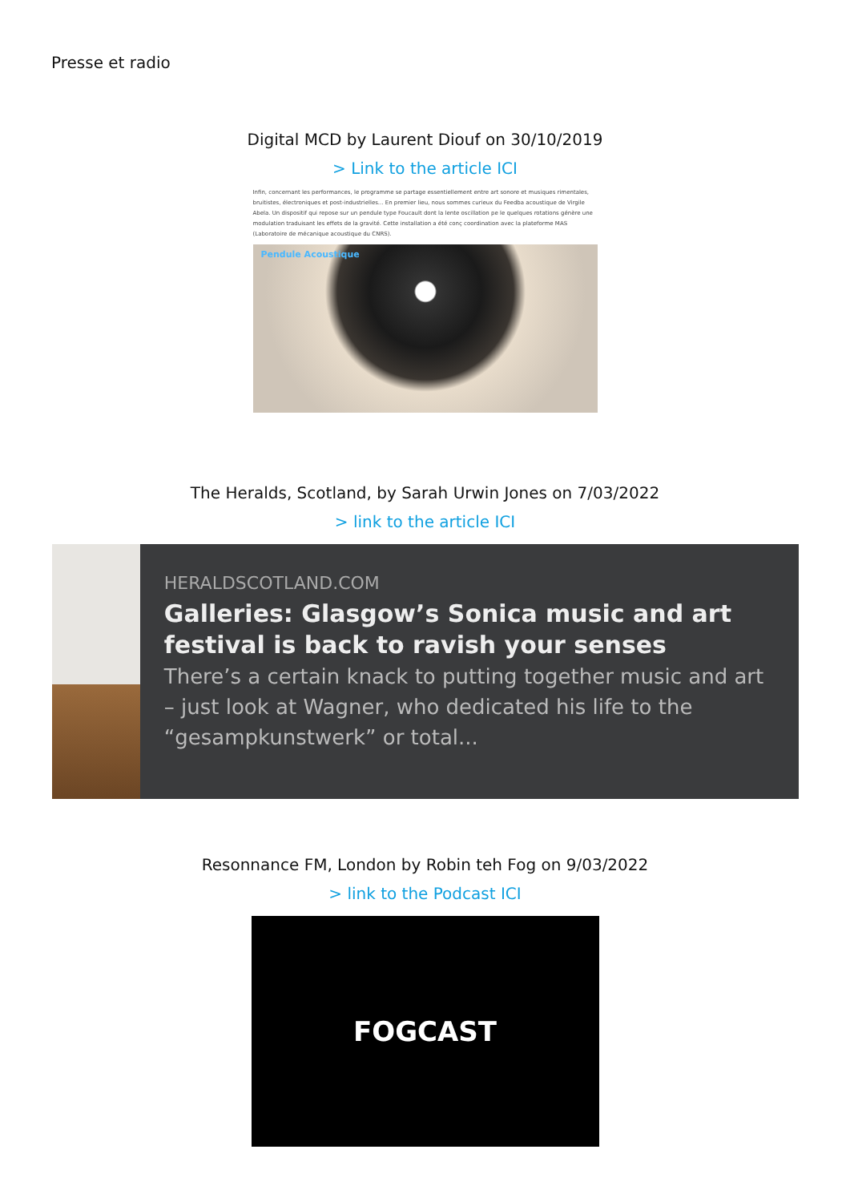Presse et radio
Digital MCD by Laurent Diouf on 30/10/2019
> Link to the article ICI
Infin, concernant les performances, le programme se partage essentiellement entre art sonore et musiques rimentales, bruitistes, électroniques et post-industrielles... En premier lieu, nous sommes curieux du Feedba acoustique de Virgile Abela. Un dispositif qui repose sur un pendule type Foucault dont la lente oscillation pe le quelques rotations génère une modulation traduisant les effets de la gravité. Cette installation a été conç coordination avec la plateforme MAS (Laboratoire de mécanique acoustique du CNRS).
Pendule Acoustique
The Heralds, Scotland, by Sarah Urwin Jones on 7/03/2022
> link to the article ICI
HERALDSCOTLAND.COM
Galleries: Glasgow’s Sonica music and art festival is back to ravish your senses
There’s a certain knack to putting together music and art – just look at Wagner, who dedicated his life to the “gesampkunstwerk” or total...
Resonnance FM, London by Robin teh Fog on 9/03/2022
> link to the Podcast ICI
FOGCAST